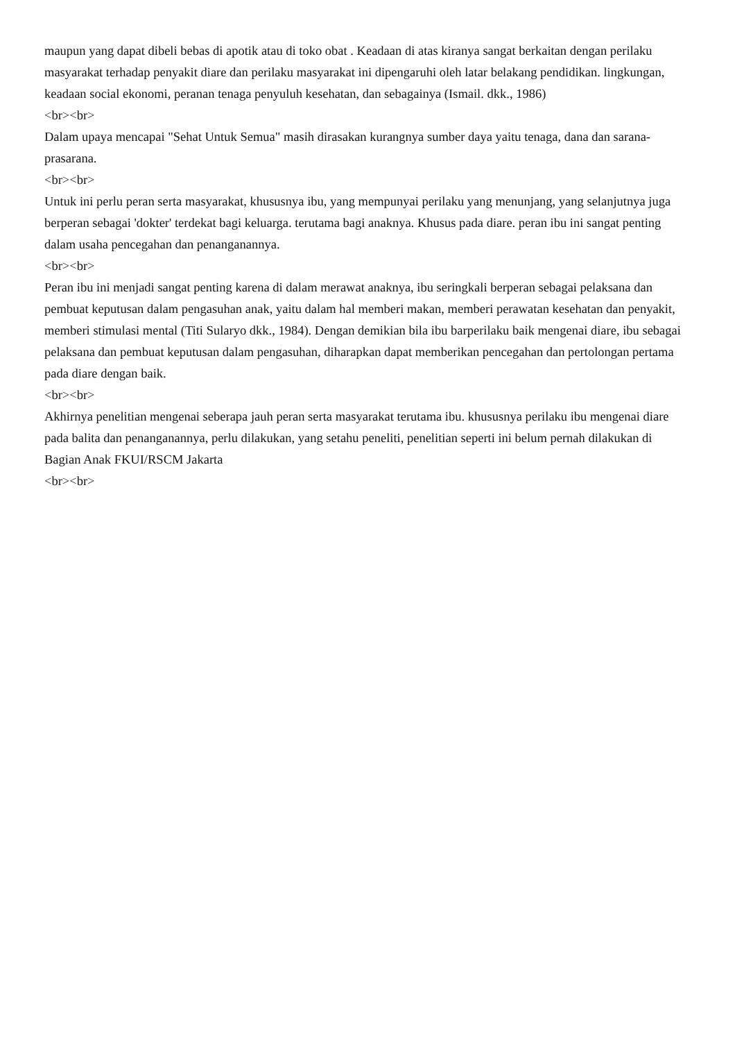maupun yang dapat dibeli bebas di apotik atau di toko obat . Keadaan di atas kiranya sangat berkaitan dengan perilaku masyarakat terhadap penyakit diare dan perilaku masyarakat ini dipengaruhi oleh latar belakang pendidikan. lingkungan, keadaan social ekonomi, peranan tenaga penyuluh kesehatan, dan sebagainya (Ismail. dkk., 1986)
<br><br>
Dalam upaya mencapai "Sehat Untuk Semua" masih dirasakan kurangnya sumber daya yaitu tenaga, dana dan sarana-prasarana.
<br><br>
Untuk ini perlu peran serta masyarakat, khususnya ibu, yang mempunyai perilaku yang menunjang, yang selanjutnya juga berperan sebagai 'dokter' terdekat bagi keluarga. terutama bagi anaknya. Khusus pada diare. peran ibu ini sangat penting dalam usaha pencegahan dan penanganannya.
<br><br>
Peran ibu ini menjadi sangat penting karena di dalam merawat anaknya, ibu seringkali berperan sebagai pelaksana dan pembuat keputusan dalam pengasuhan anak, yaitu dalam hal memberi makan, memberi perawatan kesehatan dan penyakit, memberi stimulasi mental (Titi Sularyo dkk., 1984). Dengan demikian bila ibu barperilaku baik mengenai diare, ibu sebagai pelaksana dan pembuat keputusan dalam pengasuhan, diharapkan dapat memberikan pencegahan dan pertolongan pertama pada diare dengan baik.
<br><br>
Akhirnya penelitian mengenai seberapa jauh peran serta masyarakat terutama ibu. khususnya perilaku ibu mengenai diare pada balita dan penanganannya, perlu dilakukan, yang setahu peneliti, penelitian seperti ini belum pernah dilakukan di Bagian Anak FKUI/RSCM Jakarta
<br><br>